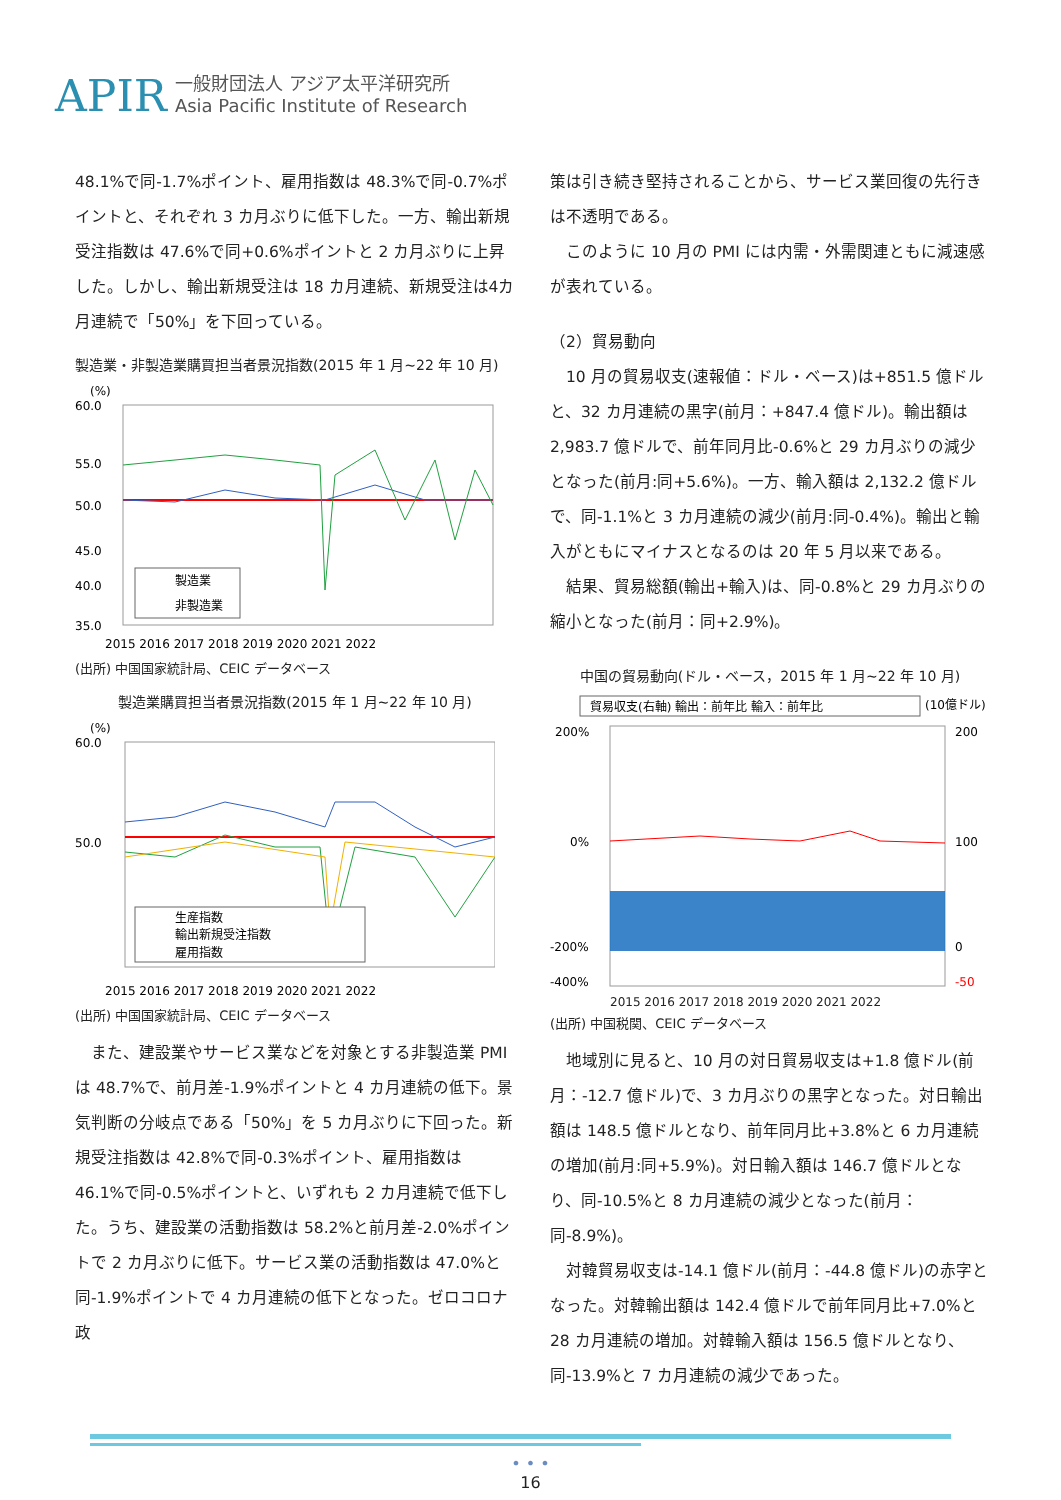APIR
一般財団法人 アジア太平洋研究所
Asia Pacific Institute of Research
48.1%で同-1.7%ポイント、雇用指数は 48.3%で同-0.7%ポイントと、それぞれ 3 カ月ぶりに低下した。一方、輸出新規受注指数は 47.6%で同+0.6%ポイントと 2 カ月ぶりに上昇した。しかし、輸出新規受注は 18 カ月連続、新規受注は4カ月連続で「50%」を下回っている。
製造業・非製造業購買担当者景況指数(2015 年 1 月~22 年 10 月)
(%)
60.0
55.0
50.0
45.0
40.0
35.0
製造業
非製造業
2015 2016 2017 2018 2019 2020 2021 2022
(出所) 中国国家統計局、CEIC データベース
製造業購買担当者景況指数(2015 年 1 月~22 年 10 月)
(%)
60.0
50.0
生産指数
輸出新規受注指数
雇用指数
2015 2016 2017 2018 2019 2020 2021 2022
(出所) 中国国家統計局、CEIC データベース
　また、建設業やサービス業などを対象とする非製造業 PMI は 48.7%で、前月差-1.9%ポイントと 4 カ月連続の低下。景気判断の分岐点である「50%」を 5 カ月ぶりに下回った。新規受注指数は 42.8%で同-0.3%ポイント、雇用指数は 46.1%で同-0.5%ポイントと、いずれも 2 カ月連続で低下した。うち、建設業の活動指数は 58.2%と前月差-2.0%ポイントで 2 カ月ぶりに低下。サービス業の活動指数は 47.0%と同-1.9%ポイントで 4 カ月連続の低下となった。ゼロコロナ政
策は引き続き堅持されることから、サービス業回復の先行きは不透明である。
　このように 10 月の PMI には内需・外需関連ともに減速感が表れている。
（2）貿易動向
　10 月の貿易収支(速報値：ドル・ベース)は+851.5 億ドルと、32 カ月連続の黒字(前月：+847.4 億ドル)。輸出額は 2,983.7 億ドルで、前年同月比-0.6%と 29 カ月ぶりの減少となった(前月:同+5.6%)。一方、輸入額は 2,132.2 億ドルで、同-1.1%と 3 カ月連続の減少(前月:同-0.4%)。輸出と輸入がともにマイナスとなるのは 20 年 5 月以来である。
　結果、貿易総額(輸出+輸入)は、同-0.8%と 29 カ月ぶりの縮小となった(前月：同+2.9%)。
中国の貿易動向(ドル・ベース，2015 年 1 月~22 年 10 月)
貿易収支(右軸) 輸出：前年比 輸入：前年比
(10億ドル)
200%
0%
-200%
-400%
200
100
0
-50
2015 2016 2017 2018 2019 2020 2021 2022
(出所) 中国税関、CEIC データベース
　地域別に見ると、10 月の対日貿易収支は+1.8 億ドル(前月：-12.7 億ドル)で、3 カ月ぶりの黒字となった。対日輸出額は 148.5 億ドルとなり、前年同月比+3.8%と 6 カ月連続の増加(前月:同+5.9%)。対日輸入額は 146.7 億ドルとなり、同-10.5%と 8 カ月連続の減少となった(前月：同-8.9%)。
　対韓貿易収支は-14.1 億ドル(前月：-44.8 億ドル)の赤字となった。対韓輸出額は 142.4 億ドルで前年同月比+7.0%と 28 カ月連続の増加。対韓輸入額は 156.5 億ドルとなり、同-13.9%と 7 カ月連続の減少であった。
• • •
16